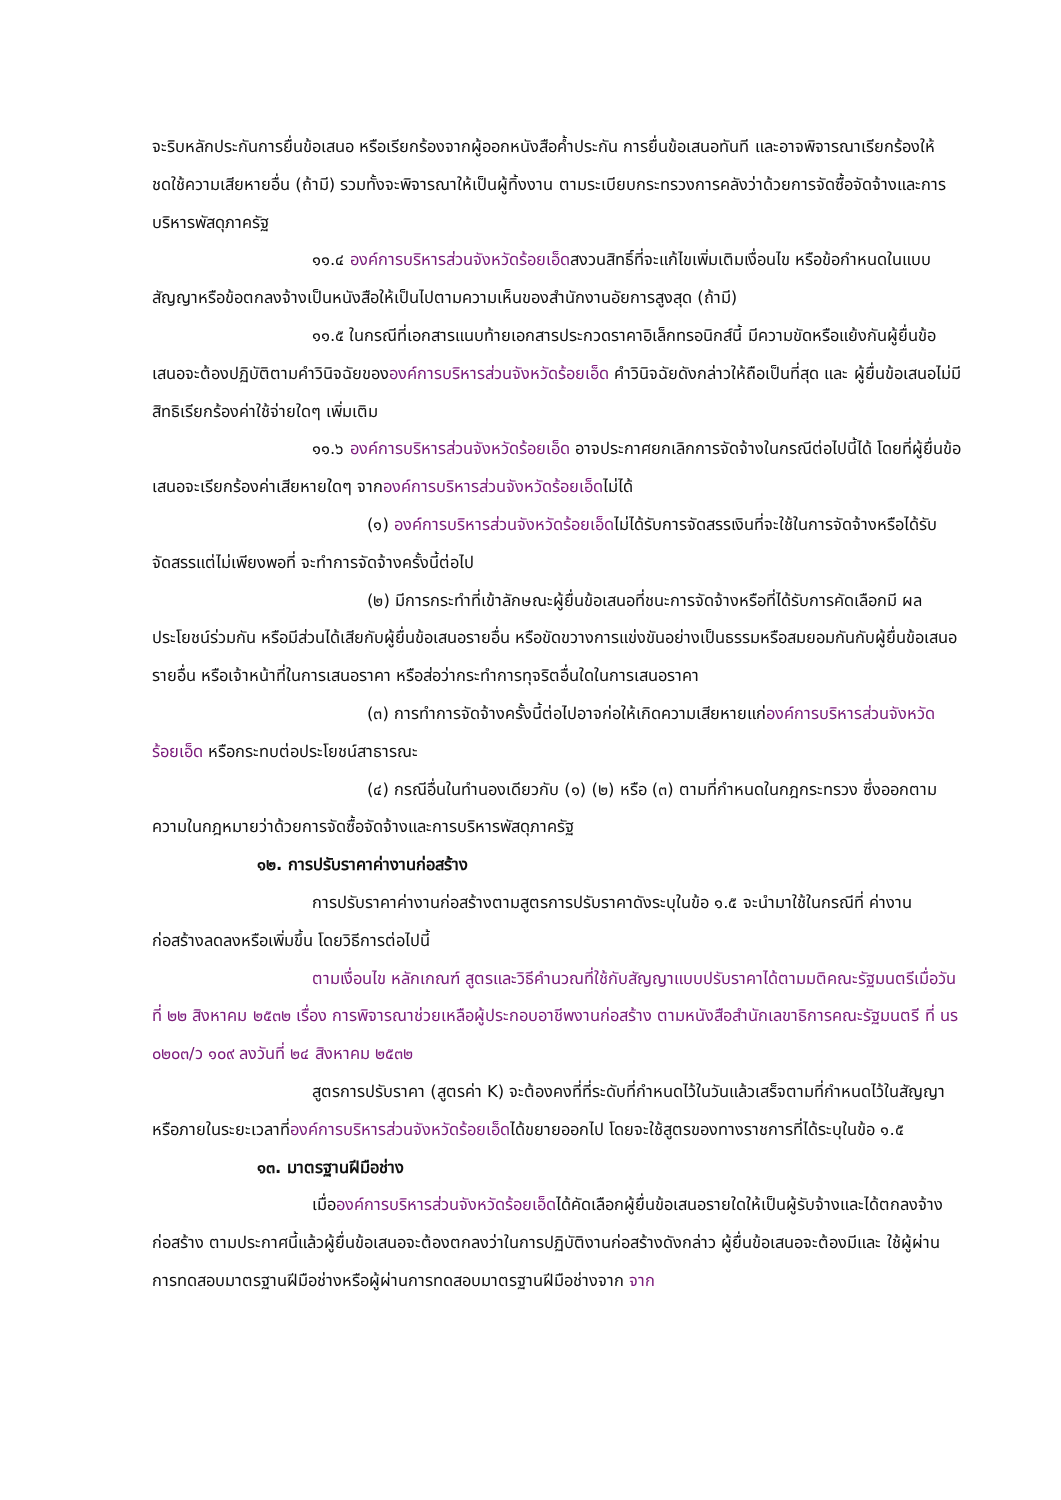จะริบหลักประกันการยื่นข้อเสนอ หรือเรียกร้องจากผู้ออกหนังสือค้ำประกัน การยื่นข้อเสนอทันที และอาจพิจารณาเรียกร้องให้ชดใช้ความเสียหายอื่น (ถ้ามี) รวมทั้งจะพิจารณาให้เป็นผู้ทิ้งงาน ตามระเบียบกระทรวงการคลังว่าด้วยการจัดซื้อจัดจ้างและการบริหารพัสดุภาครัฐ
๑๑.๔ องค์การบริหารส่วนจังหวัดร้อยเอ็ดสงวนสิทธิ์ที่จะแก้ไขเพิ่มเติมเงื่อนไข หรือข้อกำหนดในแบบสัญญาหรือข้อตกลงจ้างเป็นหนังสือให้เป็นไปตามความเห็นของสำนักงานอัยการสูงสุด (ถ้ามี)
๑๑.๕ ในกรณีที่เอกสารแนบท้ายเอกสารประกวดราคาอิเล็กทรอนิกส์นี้ มีความขัดหรือแย้งกันผู้ยื่นข้อเสนอจะต้องปฏิบัติตามคำวินิจฉัยขององค์การบริหารส่วนจังหวัดร้อยเอ็ด คำวินิจฉัยดังกล่าวให้ถือเป็นที่สุด และ ผู้ยื่นข้อเสนอไม่มีสิทธิเรียกร้องค่าใช้จ่ายใดๆ เพิ่มเติม
๑๑.๖ องค์การบริหารส่วนจังหวัดร้อยเอ็ด อาจประกาศยกเลิกการจัดจ้างในกรณีต่อไปนี้ได้ โดยที่ผู้ยื่นข้อเสนอจะเรียกร้องค่าเสียหายใดๆ จากองค์การบริหารส่วนจังหวัดร้อยเอ็ดไม่ได้
(๑) องค์การบริหารส่วนจังหวัดร้อยเอ็ดไม่ได้รับการจัดสรรเงินที่จะใช้ในการจัดจ้างหรือได้รับจัดสรรแต่ไม่เพียงพอที่ จะทำการจัดจ้างครั้งนี้ต่อไป
(๒) มีการกระทำที่เข้าลักษณะผู้ยื่นข้อเสนอที่ชนะการจัดจ้างหรือที่ได้รับการคัดเลือกมี ผลประโยชน์ร่วมกัน หรือมีส่วนได้เสียกับผู้ยื่นข้อเสนอรายอื่น หรือขัดขวางการแข่งขันอย่างเป็นธรรมหรือสมยอมกันกับผู้ยื่นข้อเสนอรายอื่น หรือเจ้าหน้าที่ในการเสนอราคา หรือส่อว่ากระทำการทุจริตอื่นใดในการเสนอราคา
(๓) การทำการจัดจ้างครั้งนี้ต่อไปอาจก่อให้เกิดความเสียหายแก่องค์การบริหารส่วนจังหวัดร้อยเอ็ด หรือกระทบต่อประโยชน์สาธารณะ
(๔) กรณีอื่นในทำนองเดียวกับ (๑) (๒) หรือ (๓) ตามที่กำหนดในกฎกระทรวง ซึ่งออกตามความในกฎหมายว่าด้วยการจัดซื้อจัดจ้างและการบริหารพัสดุภาครัฐ
๑๒. การปรับราคาค่างานก่อสร้าง
การปรับราคาค่างานก่อสร้างตามสูตรการปรับราคาดังระบุในข้อ ๑.๕ จะนำมาใช้ในกรณีที่ ค่างานก่อสร้างลดลงหรือเพิ่มขึ้น โดยวิธีการต่อไปนี้
ตามเงื่อนไข หลักเกณฑ์ สูตรและวิธีคำนวณที่ใช้กับสัญญาแบบปรับราคาได้ตามมติคณะรัฐมนตรีเมื่อวันที่ ๒๒ สิงหาคม ๒๕๓๒ เรื่อง การพิจารณาช่วยเหลือผู้ประกอบอาชีพงานก่อสร้าง ตามหนังสือสำนักเลขาธิการคณะรัฐมนตรี ที่ นร ๐๒๐๓/ว ๑๐๙ ลงวันที่ ๒๔ สิงหาคม ๒๕๓๒
สูตรการปรับราคา (สูตรค่า K) จะต้องคงที่ที่ระดับที่กำหนดไว้ในวันแล้วเสร็จตามที่กำหนดไว้ในสัญญา หรือภายในระยะเวลาที่องค์การบริหารส่วนจังหวัดร้อยเอ็ดได้ขยายออกไป โดยจะใช้สูตรของทางราชการที่ได้ระบุในข้อ ๑.๕
๑๓. มาตรฐานฝีมือช่าง
เมื่อองค์การบริหารส่วนจังหวัดร้อยเอ็ดได้คัดเลือกผู้ยื่นข้อเสนอรายใดให้เป็นผู้รับจ้างและได้ตกลงจ้างก่อสร้าง ตามประกาศนี้แล้วผู้ยื่นข้อเสนอจะต้องตกลงว่าในการปฏิบัติงานก่อสร้างดังกล่าว ผู้ยื่นข้อเสนอจะต้องมีและ ใช้ผู้ผ่านการทดสอบมาตรฐานฝีมือช่างหรือผู้ผ่านการทดสอบมาตรฐานฝีมือช่างจาก จาก